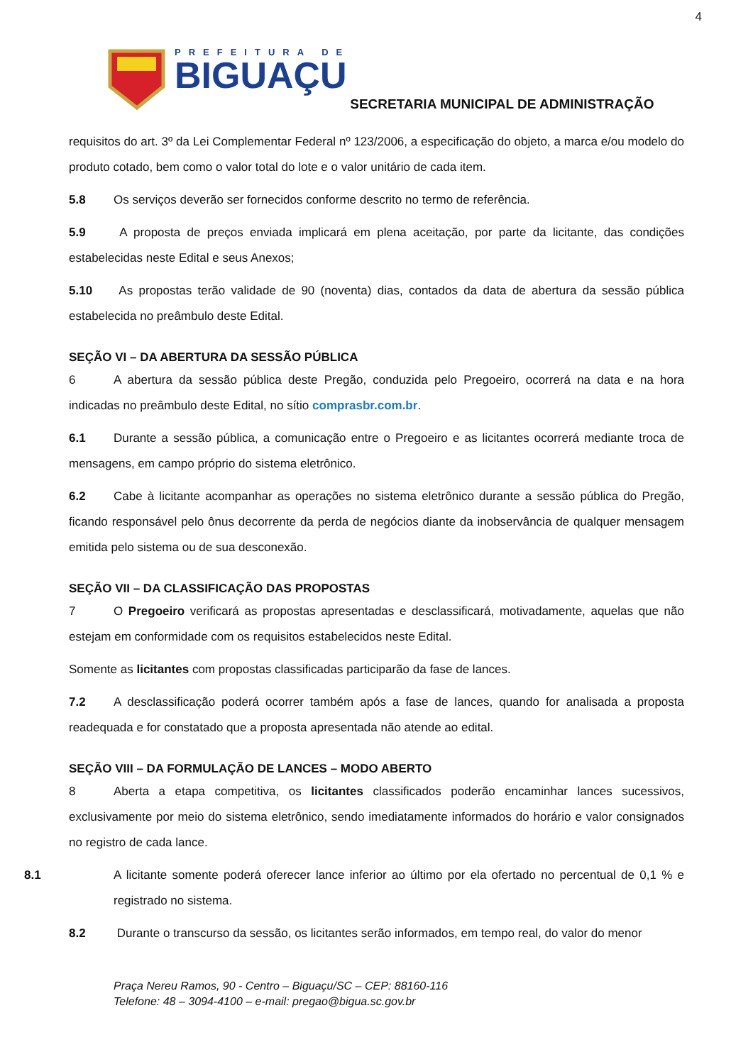4
PREFEITURA DE
BIGUAÇU
SECRETARIA MUNICIPAL DE ADMINISTRAÇÃO
requisitos do art. 3º da Lei Complementar Federal nº 123/2006, a especificação do objeto, a marca e/ou modelo do produto cotado, bem como o valor total do lote e o valor unitário de cada item.
5.8 Os serviços deverão ser fornecidos conforme descrito no termo de referência.
5.9 A proposta de preços enviada implicará em plena aceitação, por parte da licitante, das condições estabelecidas neste Edital e seus Anexos;
5.10 As propostas terão validade de 90 (noventa) dias, contados da data de abertura da sessão pública estabelecida no preâmbulo deste Edital.
SEÇÃO VI – DA ABERTURA DA SESSÃO PÚBLICA
6 A abertura da sessão pública deste Pregão, conduzida pelo Pregoeiro, ocorrerá na data e na hora indicadas no preâmbulo deste Edital, no sítio comprasbr.com.br.
6.1 Durante a sessão pública, a comunicação entre o Pregoeiro e as licitantes ocorrerá mediante troca de mensagens, em campo próprio do sistema eletrônico.
6.2 Cabe à licitante acompanhar as operações no sistema eletrônico durante a sessão pública do Pregão, ficando responsável pelo ônus decorrente da perda de negócios diante da inobservância de qualquer mensagem emitida pelo sistema ou de sua desconexão.
SEÇÃO VII – DA CLASSIFICAÇÃO DAS PROPOSTAS
7 O Pregoeiro verificará as propostas apresentadas e desclassificará, motivadamente, aquelas que não estejam em conformidade com os requisitos estabelecidos neste Edital.
Somente as licitantes com propostas classificadas participarão da fase de lances.
7.2 A desclassificação poderá ocorrer também após a fase de lances, quando for analisada a proposta readequada e for constatado que a proposta apresentada não atende ao edital.
SEÇÃO VIII – DA FORMULAÇÃO DE LANCES – MODO ABERTO
8 Aberta a etapa competitiva, os licitantes classificados poderão encaminhar lances sucessivos, exclusivamente por meio do sistema eletrônico, sendo imediatamente informados do horário e valor consignados no registro de cada lance.
8.1 A licitante somente poderá oferecer lance inferior ao último por ela ofertado no percentual de 0,1 % e registrado no sistema.
8.2 Durante o transcurso da sessão, os licitantes serão informados, em tempo real, do valor do menor
Praça Nereu Ramos, 90 - Centro – Biguaçu/SC – CEP: 88160-116
Telefone: 48 – 3094-4100 – e-mail: pregao@bigua.sc.gov.br